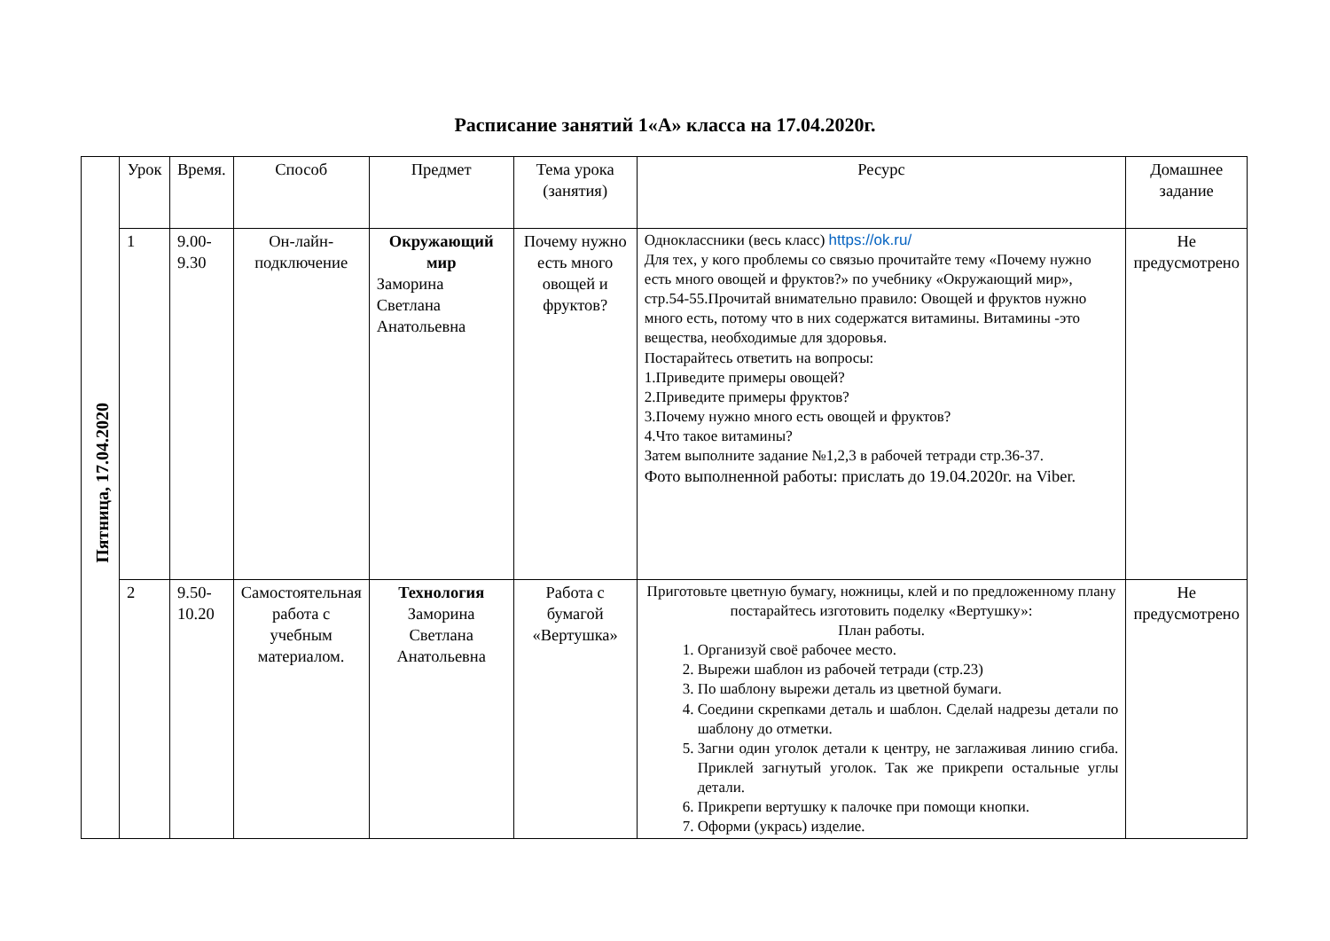Расписание занятий 1«А» класса на 17.04.2020г.
| Пятница, 17.04.2020 | Урок | Время. | Способ | Предмет | Тема урока (занятия) | Ресурс | Домашнее задание |
| | 1 | 9.00-9.30 | Он-лайн-подключение | Окружающий мир Заморина Светлана Анатольевна | Почему нужно есть много овощей и фруктов? | Одноклассники (весь класс) https://ok.ru/ Для тех, у кого проблемы со связью прочитайте тему «Почему нужно есть много овощей и фруктов?» по учебнику «Окружающий мир», стр.54-55.Прочитай внимательно правило: Овощей и фруктов нужно много есть, потому что в них содержатся витамины. Витамины -это вещества, необходимые для здоровья. Постарайтесь ответить на вопросы: 1.Приведите примеры овощей? 2.Приведите примеры фруктов? 3.Почему нужно много есть овощей и фруктов? 4.Что такое витамины? Затем выполните задание №1,2,3 в рабочей тетради стр.36-37. Фото выполненной работы: прислать до 19.04.2020г. на Viber. | Не предусмотрено |
| | 2 | 9.50-10.20 | Самостоятельная работа с учебным материалом. | Технология Заморина Светлана Анатольевна | Работа с бумагой «Вертушка» | Приготовьте цветную бумагу, ножницы, клей и по предложенному плану постарайтесь изготовить поделку «Вертушку»: План работы. 1. Организуй своё рабочее место. 2. Вырежи шаблон из рабочей тетради (стр.23) 3. По шаблону вырежи деталь из цветной бумаги. 4. Соедини скрепками деталь и шаблон. Сделай надрезы детали по шаблону до отметки. 5. Загни один уголок детали к центру, не заглаживая линию сгиба. Приклей загнутый уголок. Так же прикрепи остальные углы детали. 6. Прикрепи вертушку к палочке при помощи кнопки. 7. Оформи (укрась) изделие. | Не предусмотрено |